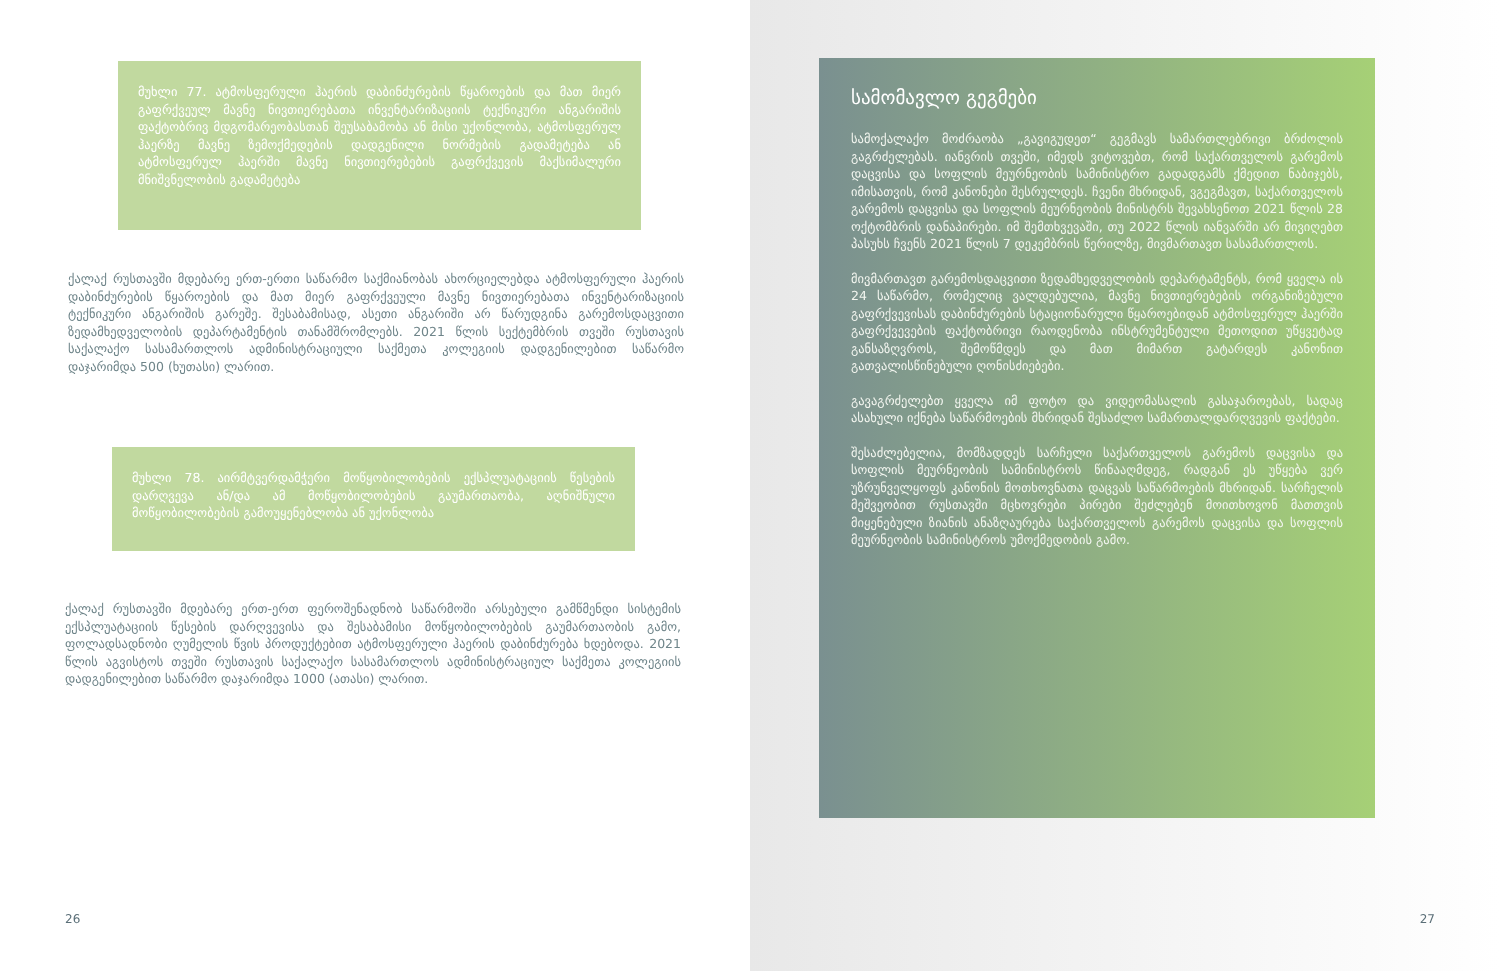მუხლი 77. ატმოსფერული ჰაერის დაბინძურების წყაროების და მათ მიერ გაფრქვეულ მავნე ნივთიერებათა ინვენტარიზაციის ტექნიკური ანგარიშის ფაქტობრივ მდგომარეობასთან შეუსაბამობა ან მისი უქონლობა, ატმოსფერულ ჰაერზე მავნე ზემოქმედების დადგენილი ნორმების გადამეტება ან ატმოსფერულ ჰაერში მავნე ნივთიერებების გაფრქვევის მაქსიმალური მნიშვნელობის გადამეტება
ქალაქ რუსთავში მდებარე ერთ-ერთი საწარმო საქმიანობას ახორციელებდა ატმოსფერული ჰაერის დაბინძურების წყაროების და მათ მიერ გაფრქვეული მავნე ნივთიერებათა ინვენტარიზაციის ტექნიკური ანგარიშის გარეშე. შესაბამისად, ასეთი ანგარიში არ წარუდგინა გარემოსდაცვითი ზედამხედველობის დეპარტამენტის თანამშრომლებს. 2021 წლის სექტემბრის თვეში რუსთავის საქალაქო სასამართლოს ადმინისტრაციული საქმეთა კოლეგიის დადგენილებით საწარმო დაჯარიმდა 500 (ხუთასი) ლარით.
მუხლი 78. აირმტვერდამჭერი მოწყობილობების ექსპლუატაციის წესების დარღვევა ან/და ამ მოწყობილობების გაუმართაობა, აღნიშნული მოწყობილობების გამოუყენებლობა ან უქონლობა
ქალაქ რუსთავში მდებარე ერთ-ერთ ფეროშენადნობ საწარმოში არსებული გამწმენდი სისტემის ექსპლუატაციის წესების დარღვევისა და შესაბამისი მოწყობილობების გაუმართაობის გამო, ფოლადსადნობი ღუმელის წვის პროდუქტებით ატმოსფერული ჰაერის დაბინძურება ხდებოდა. 2021 წლის აგვისტოს თვეში რუსთავის საქალაქო სასამართლოს ადმინისტრაციულ საქმეთა კოლეგიის დადგენილებით საწარმო დაჯარიმდა 1000 (ათასი) ლარით.
26
სამომავლო გეგმები
სამოქალაქო მოძრაობა „გავიგუდეთ“ გეგმავს სამართლებრივი ბრძოლის გაგრძელებას. იანვრის თვეში, იმედს ვიტოვებთ, რომ საქართველოს გარემოს დაცვისა და სოფლის მეურნეობის სამინისტრო გადადგამს ქმედით ნაბიჯებს, იმისათვის, რომ კანონები შესრულდეს. ჩვენი მხრიდან, ვგეგმავთ, საქართველოს გარემოს დაცვისა და სოფლის მეურნეობის მინისტრს შევახსენოთ 2021 წლის 28 ოქტომბრის დანაპირები. იმ შემთხვევაში, თუ 2022 წლის იანვარში არ მივიღებთ პასუხს ჩვენს 2021 წლის 7 დეკემბრის წერილზე, მივმართავთ სასამართლოს.
მივმართავთ გარემოსდაცვითი ზედამხედველობის დეპარტამენტს, რომ ყველა ის 24 საწარმო, რომელიც ვალდებულია, მავნე ნივთიერებების ორგანიზებული გაფრქვევისას დაბინძურების სტაციონარული წყაროებიდან ატმოსფერულ ჰაერში გაფრქვევების ფაქტობრივი რაოდენობა ინსტრუმენტული მეთოდით უწყვეტად განსაზღვროს, შემოწმდეს და მათ მიმართ გატარდეს კანონით გათვალისწინებული ღონისძიებები.
გავაგრძელებთ ყველა იმ ფოტო და ვიდეომასალის გასაჯაროებას, სადაც ასახული იქნება საწარმოების მხრიდან შესაძლო სამართალდარღვევის ფაქტები.
შესაძლებელია, მომზადდეს სარჩელი საქართველოს გარემოს დაცვისა და სოფლის მეურნეობის სამინისტროს წინააღმდეგ, რადგან ეს უწყება ვერ უზრუნველყოფს კანონის მოთხოვნათა დაცვას საწარმოების მხრიდან. სარჩელის მეშვეობით რუსთავში მცხოვრები პირები შეძლებენ მოითხოვონ მათთვის მიყენებული ზიანის ანაზღაურება საქართველოს გარემოს დაცვისა და სოფლის მეურნეობის სამინისტროს უმოქმედობის გამო.
27